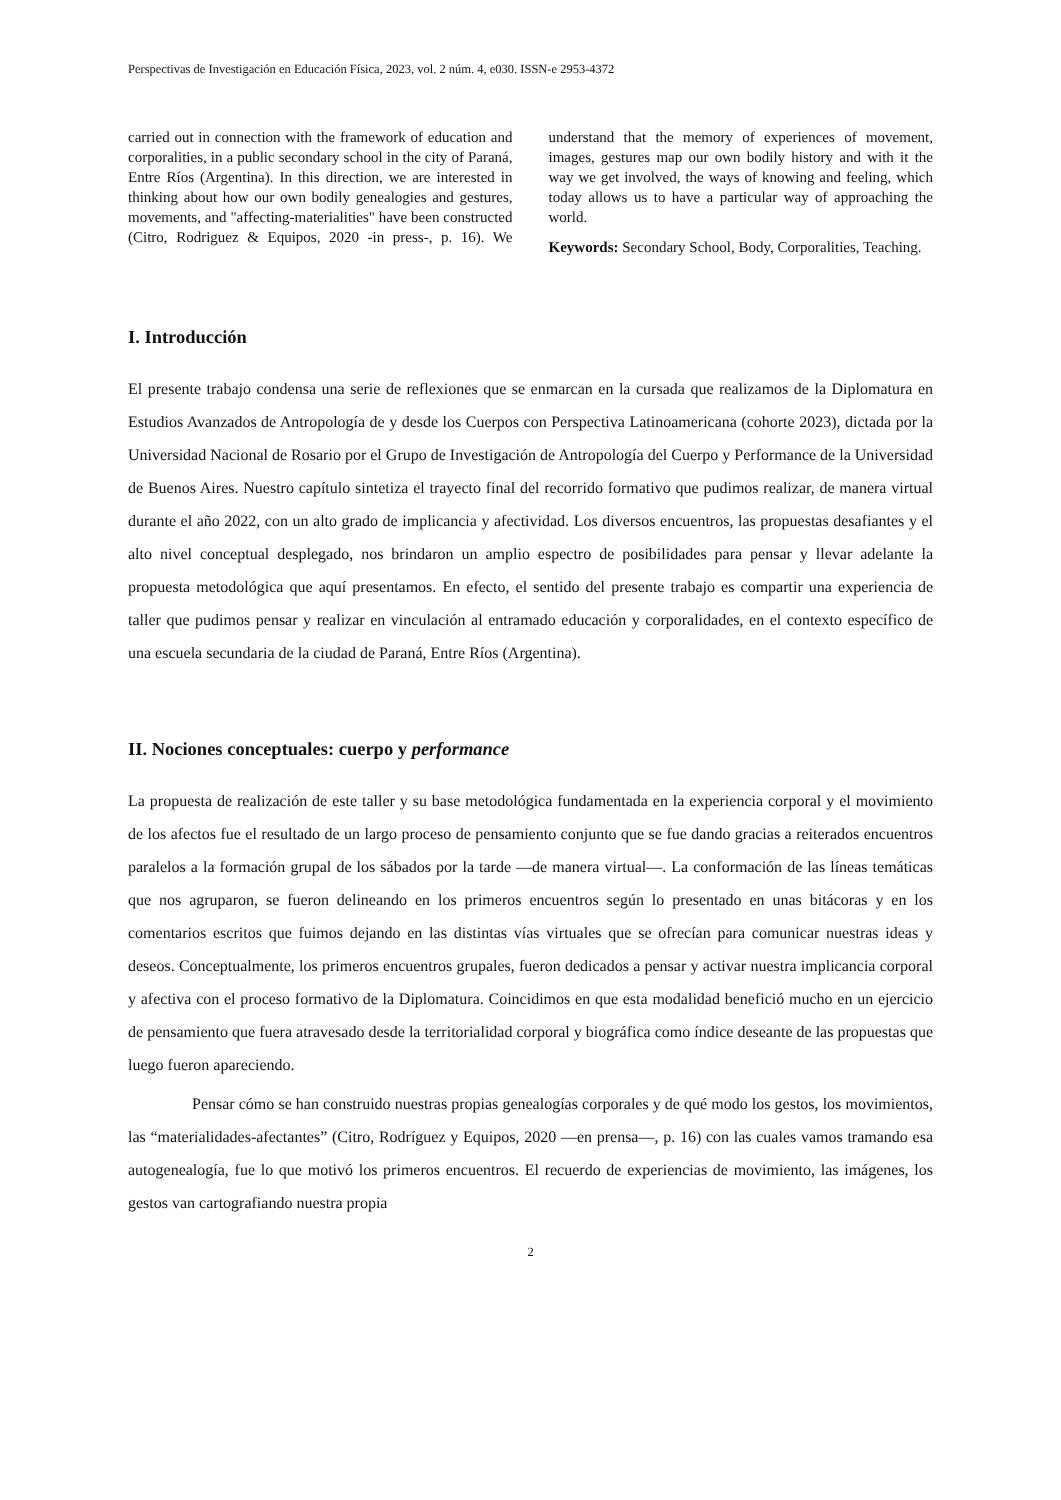Perspectivas de Investigación en Educación Física, 2023, vol. 2 núm. 4, e030. ISSN-e 2953-4372
carried out in connection with the framework of education and corporalities, in a public secondary school in the city of Paraná, Entre Ríos (Argentina). In this direction, we are interested in thinking about how our own bodily genealogies and gestures, movements, and "affecting-materialities" have been constructed (Citro, Rodriguez & Equipos, 2020 -in press-, p. 16). We understand that the memory of experiences of movement, images, gestures map our own bodily history and with it the way we get involved, the ways of knowing and feeling, which today allows us to have a particular way of approaching the world.
Keywords: Secondary School, Body, Corporalities, Teaching.
I. Introducción
El presente trabajo condensa una serie de reflexiones que se enmarcan en la cursada que realizamos de la Diplomatura en Estudios Avanzados de Antropología de y desde los Cuerpos con Perspectiva Latinoamericana (cohorte 2023), dictada por la Universidad Nacional de Rosario por el Grupo de Investigación de Antropología del Cuerpo y Performance de la Universidad de Buenos Aires. Nuestro capítulo sintetiza el trayecto final del recorrido formativo que pudimos realizar, de manera virtual durante el año 2022, con un alto grado de implicancia y afectividad. Los diversos encuentros, las propuestas desafiantes y el alto nivel conceptual desplegado, nos brindaron un amplio espectro de posibilidades para pensar y llevar adelante la propuesta metodológica que aquí presentamos. En efecto, el sentido del presente trabajo es compartir una experiencia de taller que pudimos pensar y realizar en vinculación al entramado educación y corporalidades, en el contexto específico de una escuela secundaria de la ciudad de Paraná, Entre Ríos (Argentina).
II. Nociones conceptuales: cuerpo y performance
La propuesta de realización de este taller y su base metodológica fundamentada en la experiencia corporal y el movimiento de los afectos fue el resultado de un largo proceso de pensamiento conjunto que se fue dando gracias a reiterados encuentros paralelos a la formación grupal de los sábados por la tarde —de manera virtual—. La conformación de las líneas temáticas que nos agruparon, se fueron delineando en los primeros encuentros según lo presentado en unas bitácoras y en los comentarios escritos que fuimos dejando en las distintas vías virtuales que se ofrecían para comunicar nuestras ideas y deseos. Conceptualmente, los primeros encuentros grupales, fueron dedicados a pensar y activar nuestra implicancia corporal y afectiva con el proceso formativo de la Diplomatura. Coincidimos en que esta modalidad benefició mucho en un ejercicio de pensamiento que fuera atravesado desde la territorialidad corporal y biográfica como índice deseante de las propuestas que luego fueron apareciendo.
Pensar cómo se han construido nuestras propias genealogías corporales y de qué modo los gestos, los movimientos, las “materialidades-afectantes” (Citro, Rodríguez y Equipos, 2020 —en prensa—, p. 16) con las cuales vamos tramando esa autogenealogía, fue lo que motivó los primeros encuentros. El recuerdo de experiencias de movimiento, las imágenes, los gestos van cartografiando nuestra propia
2